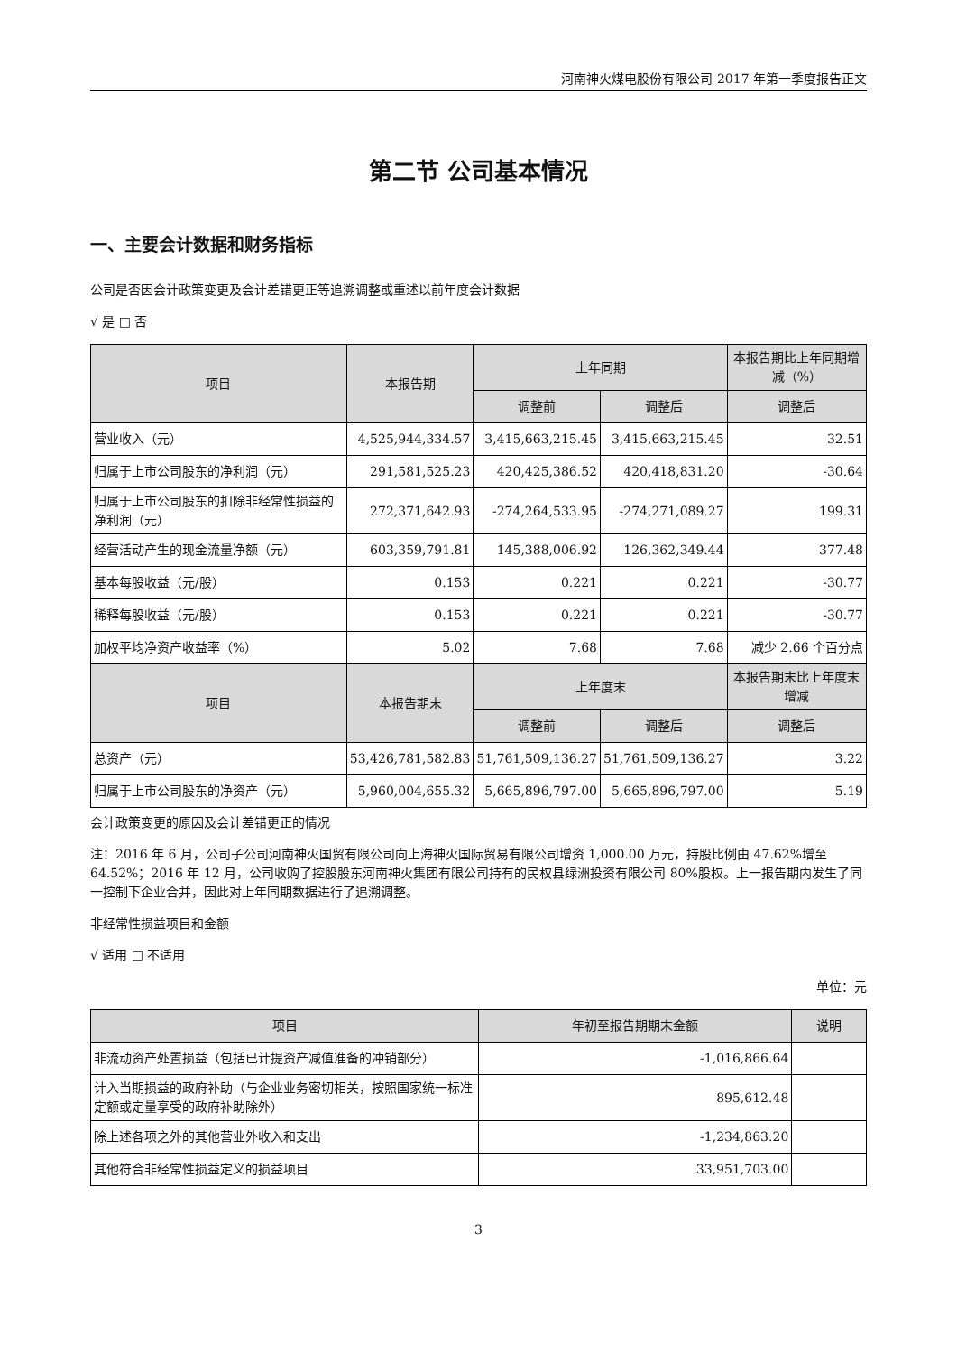河南神火煤电股份有限公司 2017 年第一季度报告正文
第二节 公司基本情况
一、主要会计数据和财务指标
公司是否因会计政策变更及会计差错更正等追溯调整或重述以前年度会计数据
√ 是 □ 否
| 项目 | 本报告期 | 上年同期 | | 本报告期比上年同期增减（%） |
| --- | --- | --- | --- | --- |
| | | 调整前 | 调整后 | 调整后 |
| 营业收入（元） | 4,525,944,334.57 | 3,415,663,215.45 | 3,415,663,215.45 | 32.51 |
| 归属于上市公司股东的净利润（元） | 291,581,525.23 | 420,425,386.52 | 420,418,831.20 | -30.64 |
| 归属于上市公司股东的扣除非经常性损益的净利润（元） | 272,371,642.93 | -274,264,533.95 | -274,271,089.27 | 199.31 |
| 经营活动产生的现金流量净额（元） | 603,359,791.81 | 145,388,006.92 | 126,362,349.44 | 377.48 |
| 基本每股收益（元/股） | 0.153 | 0.221 | 0.221 | -30.77 |
| 稀释每股收益（元/股） | 0.153 | 0.221 | 0.221 | -30.77 |
| 加权平均净资产收益率（%） | 5.02 | 7.68 | 7.68 | 减少 2.66 个百分点 |
| 项目 | 本报告期末 | 上年度末 | | 本报告期末比上年度末增减 |
| | | 调整前 | 调整后 | 调整后 |
| 总资产（元） | 53,426,781,582.83 | 51,761,509,136.27 | 51,761,509,136.27 | 3.22 |
| 归属于上市公司股东的净资产（元） | 5,960,004,655.32 | 5,665,896,797.00 | 5,665,896,797.00 | 5.19 |
会计政策变更的原因及会计差错更正的情况
注：2016 年 6 月，公司子公司河南神火国贸有限公司向上海神火国际贸易有限公司增资 1,000.00 万元，持股比例由 47.62%增至 64.52%；2016 年 12 月，公司收购了控股股东河南神火集团有限公司持有的民权县绿洲投资有限公司 80%股权。上一报告期内发生了同一控制下企业合并，因此对上年同期数据进行了追溯调整。
非经常性损益项目和金额
√ 适用 □ 不适用
单位：元
| 项目 | 年初至报告期期末金额 | 说明 |
| --- | --- | --- |
| 非流动资产处置损益（包括已计提资产减值准备的冲销部分） | -1,016,866.64 | |
| 计入当期损益的政府补助（与企业业务密切相关，按照国家统一标准定额或定量享受的政府补助除外） | 895,612.48 | |
| 除上述各项之外的其他营业外收入和支出 | -1,234,863.20 | |
| 其他符合非经常性损益定义的损益项目 | 33,951,703.00 | |
3